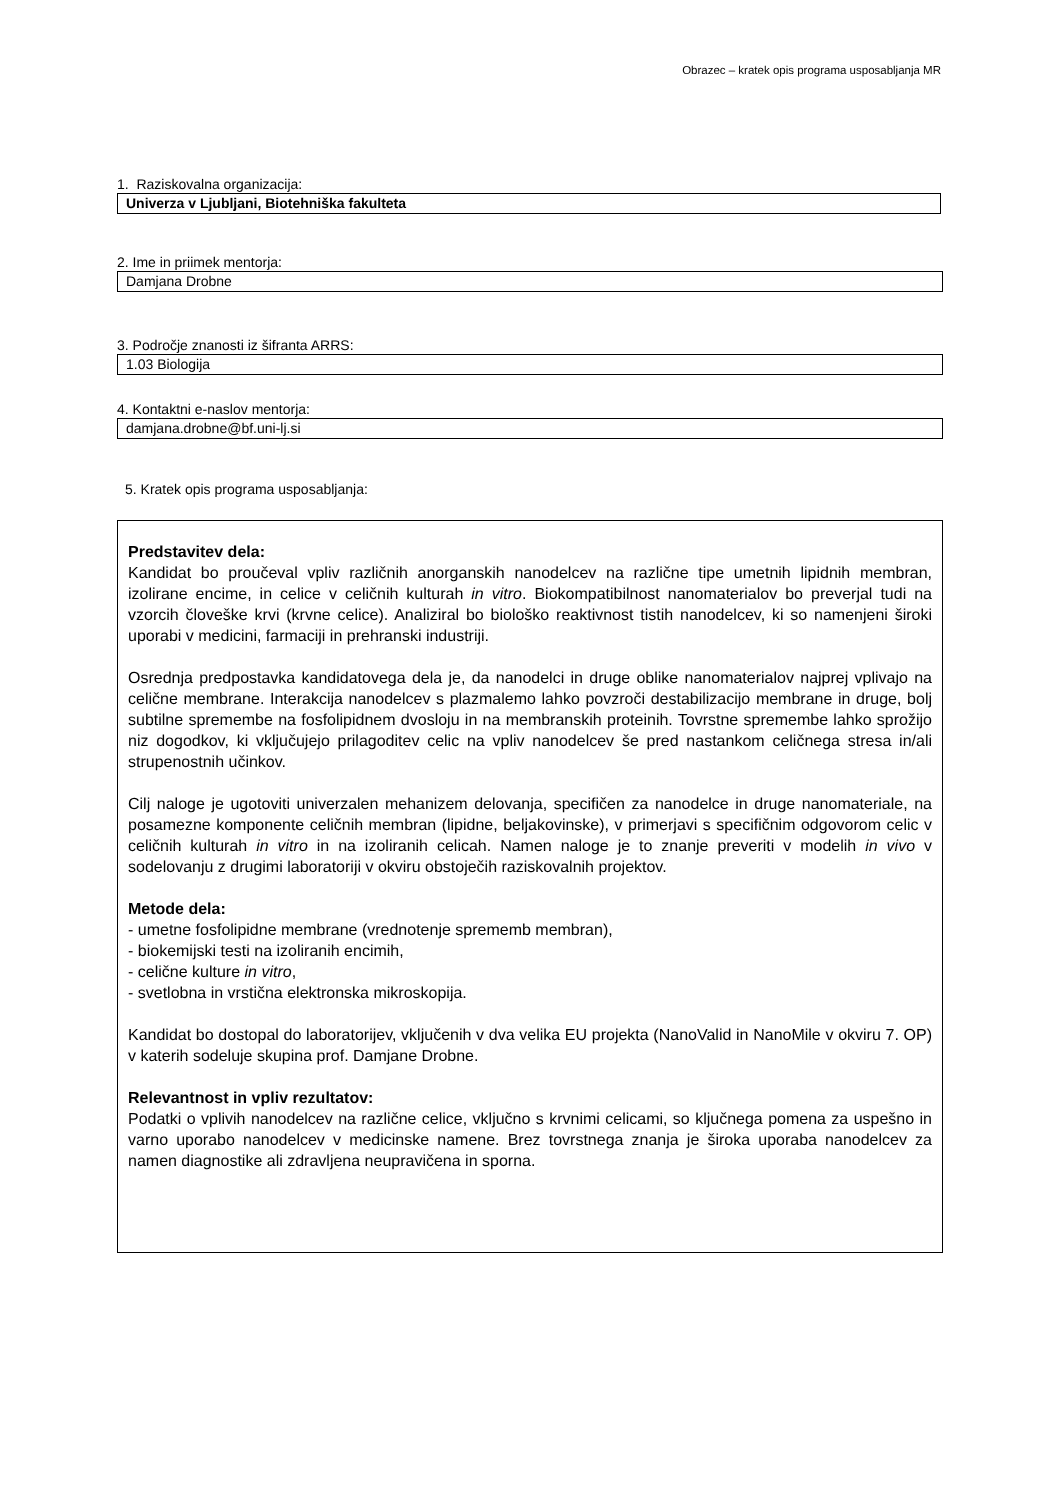Obrazec – kratek opis programa usposabljanja MR
1. Raziskovalna organizacija:
Univerza v Ljubljani, Biotehniška fakulteta
2. Ime in priimek mentorja:
Damjana Drobne
3. Področje znanosti iz šifranta ARRS:
1.03 Biologija
4. Kontaktni e-naslov mentorja:
damjana.drobne@bf.uni-lj.si
5. Kratek opis programa usposabljanja:
Predstavitev dela:
Kandidat bo proučeval vpliv različnih anorganskih nanodelcev na različne tipe umetnih lipidnih membran, izolirane encime, in celice v celičnih kulturah in vitro. Biokompatibilnost nanomaterialov bo preverjal tudi na vzorcih človeške krvi (krvne celice). Analiziral bo biološko reaktivnost tistih nanodelcev, ki so namenjeni široki uporabi v medicini, farmaciji in prehranski industriji.
Osrednja predpostavka kandidatovega dela je, da nanodelci in druge oblike nanomaterialov najprej vplivajo na celične membrane. Interakcija nanodelcev s plazmalemo lahko povzroči destabilizacijo membrane in druge, bolj subtilne spremembe na fosfolipidnem dvosloju in na membranskih proteinih. Tovrstne spremembe lahko sprožijo niz dogodkov, ki vključujejo prilagoditev celic na vpliv nanodelcev še pred nastankom celičnega stresa in/ali strupenostnih učinkov.
Cilj naloge je ugotoviti univerzalen mehanizem delovanja, specifičen za nanodelce in druge nanomateriale, na posamezne komponente celičnih membran (lipidne, beljakovinske), v primerjavi s specifičnim odgovorom celic v celičnih kulturah in vitro in na izoliranih celicah. Namen naloge je to znanje preveriti v modelih in vivo v sodelovanju z drugimi laboratoriji v okviru obstoječih raziskovalnih projektov.
Metode dela:
- umetne fosfolipidne membrane (vrednotenje sprememb membran),
- biokemijski testi na izoliranih encimih,
- celične kulture in vitro,
- svetlobna in vrstična elektronska mikroskopija.
Kandidat bo dostopal do laboratorijev, vključenih v dva velika EU projekta (NanoValid in NanoMile v okviru 7. OP) v katerih sodeluje skupina prof. Damjane Drobne.
Relevantnost in vpliv rezultatov:
Podatki o vplivih nanodelcev na različne celice, vključno s krvnimi celicami, so ključnega pomena za uspešno in varno uporabo nanodelcev v medicinske namene. Brez tovrstnega znanja je široka uporaba nanodelcev za namen diagnostike ali zdravljena neupravičena in sporna.